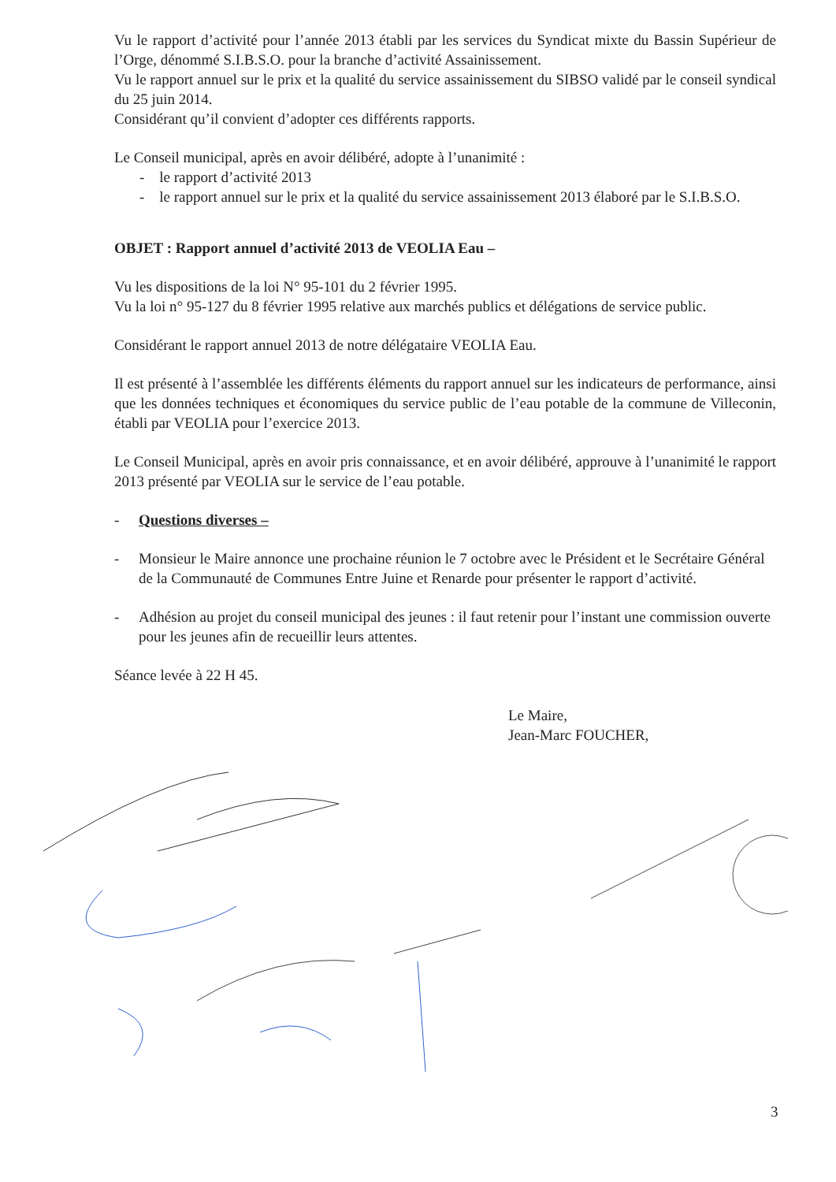Vu le rapport d’activité pour l’année 2013 établi par les services du Syndicat mixte du Bassin Supérieur de l’Orge, dénommé S.I.B.S.O. pour la branche d’activité Assainissement.
Vu le rapport annuel sur le prix et la qualité du service assainissement du SIBSO validé par le conseil syndical du 25 juin 2014.
Considérant qu’il convient d’adopter ces différents rapports.
Le Conseil municipal, après en avoir délibéré, adopte à l’unanimité :
- le rapport d’activité 2013
- le rapport annuel sur le prix et la qualité du service assainissement 2013 élaboré par le S.I.B.S.O.
OBJET : Rapport annuel d’activité 2013 de VEOLIA Eau –
Vu les dispositions de la loi N° 95-101 du 2 février 1995.
Vu la loi n° 95-127 du 8 février 1995 relative aux marchés publics et délégations de service public.
Considérant le rapport annuel 2013 de notre délégataire VEOLIA Eau.
Il est présenté à l’assemblée les différents éléments du rapport annuel sur les indicateurs de performance, ainsi que les données techniques et économiques du service public de l’eau potable de la commune de Villeconin, établi par VEOLIA pour l’exercice 2013.
Le Conseil Municipal, après en avoir pris connaissance, et en avoir délibéré, approuve à l’unanimité le rapport 2013 présenté par VEOLIA sur le service de l’eau potable.
- Questions diverses –
- Monsieur le Maire annonce une prochaine réunion le 7 octobre avec le Président et le Secrétaire Général de la Communauté de Communes Entre Juine et Renarde pour présenter le rapport d’activité.
- Adhésion au projet du conseil municipal des jeunes : il faut retenir pour l’instant une commission ouverte pour les jeunes afin de recueillir leurs attentes.
Séance levée à 22 H 45.
Le Maire,
Jean-Marc FOUCHER,
3